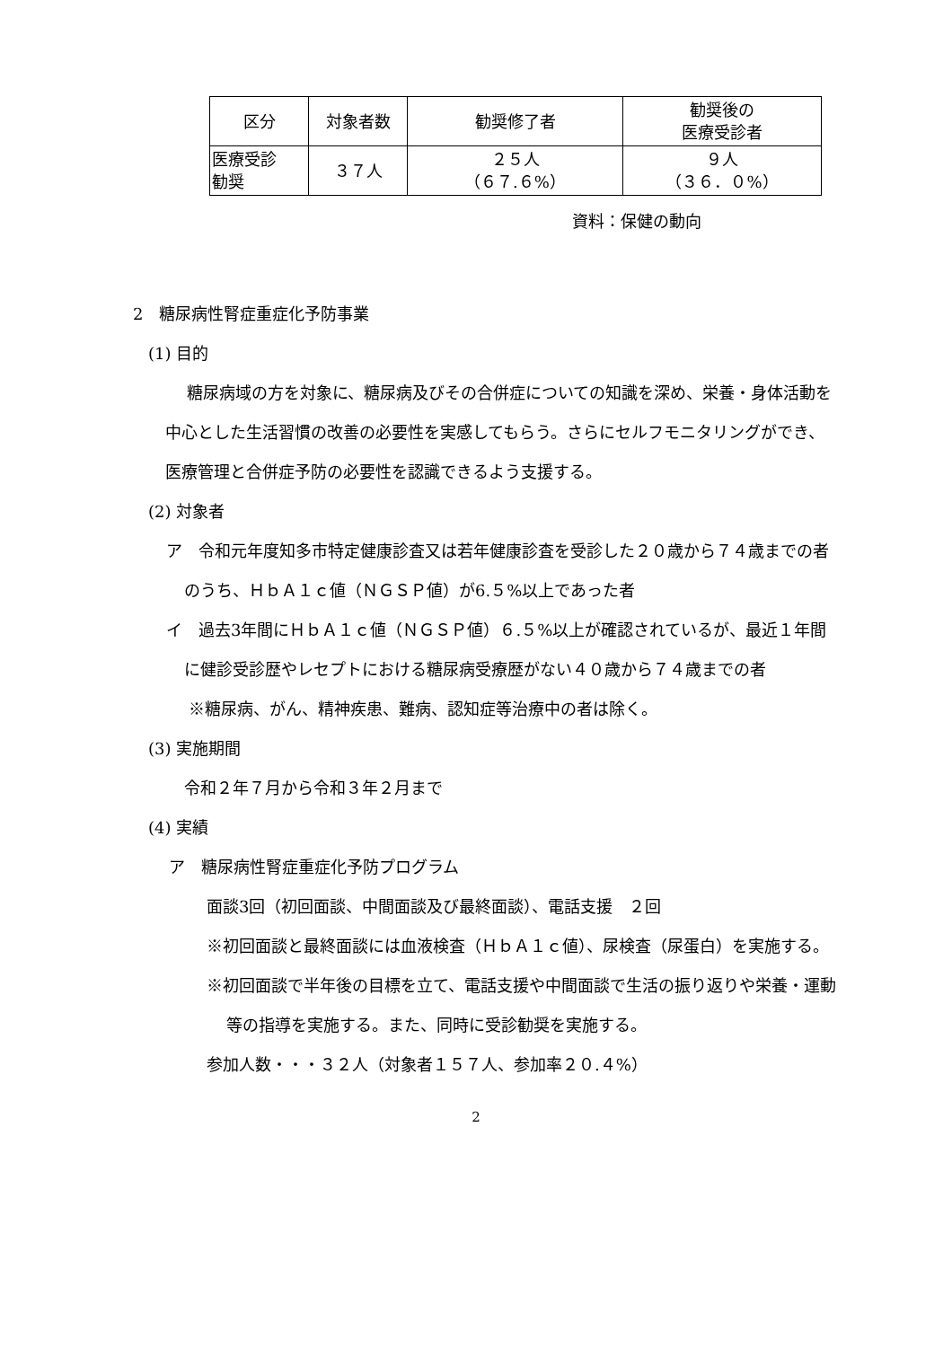| 区分 | 対象者数 | 勧奨修了者 | 勧奨後の 医療受診者 |
| 医療受診 勧奨 | ３７人 | ２５人 （６７.６%） | ９人 （３６．０%） |
資料：保健の動向
2　糖尿病性腎症重症化予防事業
(1) 目的
糖尿病域の方を対象に、糖尿病及びその合併症についての知識を深め、栄養・身体活動を中心とした生活習慣の改善の必要性を実感してもらう。さらにセルフモニタリングができ、医療管理と合併症予防の必要性を認識できるよう支援する。
(2) 対象者
ア　令和元年度知多市特定健康診査又は若年健康診査を受診した２０歳から７４歳までの者のうち、ＨｂＡ１ｃ値（ＮＧＳＰ値）が6.５%以上であった者
イ　過去3年間にＨｂＡ１ｃ値（ＮＧＳＰ値）６.５%以上が確認されているが、最近１年間に健診受診歴やレセプトにおける糖尿病受療歴がない４０歳から７４歳までの者
※糖尿病、がん、精神疾患、難病、認知症等治療中の者は除く。
(3) 実施期間
令和２年７月から令和３年２月まで
(4) 実績
ア　糖尿病性腎症重症化予防プログラム
面談3回（初回面談、中間面談及び最終面談）、電話支援　２回
※初回面談と最終面談には血液検査（ＨｂＡ１ｃ値）、尿検査（尿蛋白）を実施する。
※初回面談で半年後の目標を立て、電話支援や中間面談で生活の振り返りや栄養・運動等の指導を実施する。また、同時に受診勧奨を実施する。
参加人数・・・３２人（対象者１５７人、参加率２０.４%）
2